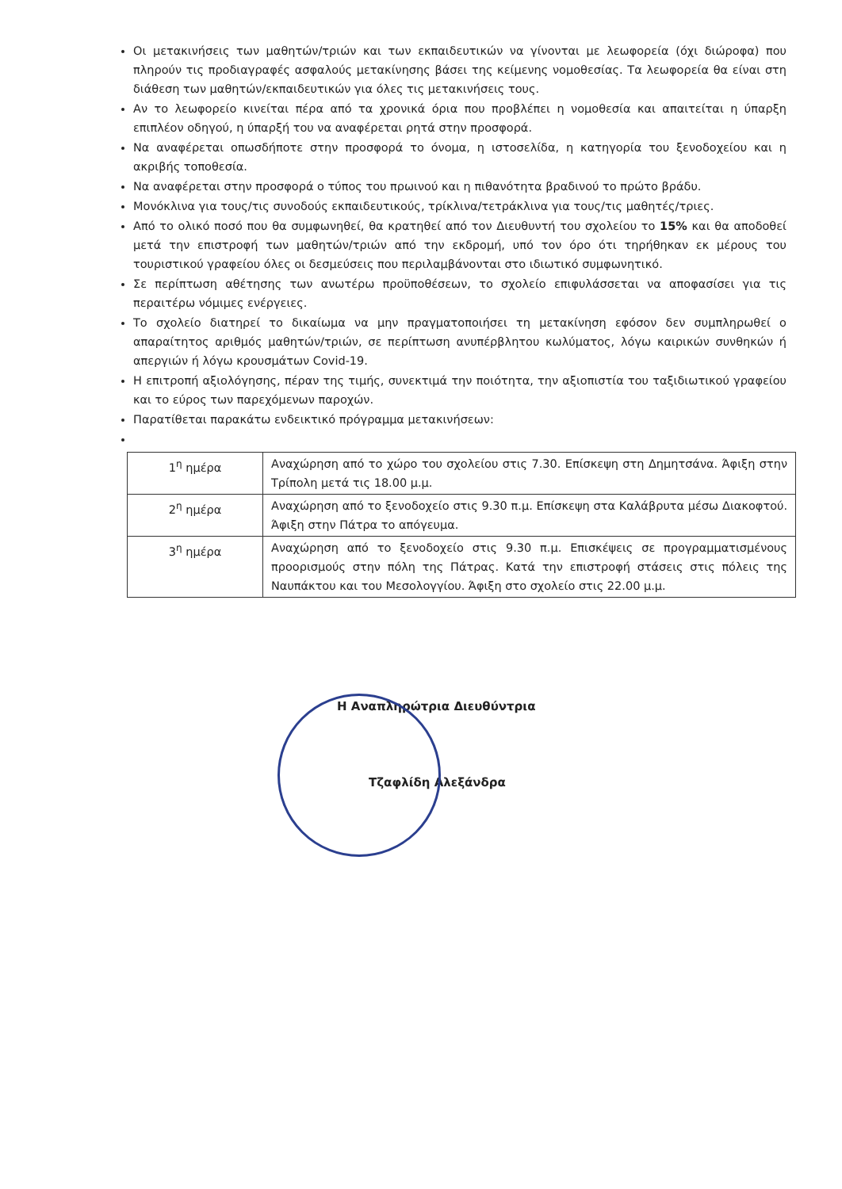Οι μετακινήσεις των μαθητών/τριών και των εκπαιδευτικών να γίνονται με λεωφορεία (όχι διώροφα) που πληρούν τις προδιαγραφές ασφαλούς μετακίνησης βάσει της κείμενης νομοθεσίας. Τα λεωφορεία θα είναι στη διάθεση των μαθητών/εκπαιδευτικών για όλες τις μετακινήσεις τους.
Αν το λεωφορείο κινείται πέρα από τα χρονικά όρια που προβλέπει η νομοθεσία και απαιτείται η ύπαρξη επιπλέον οδηγού, η ύπαρξή του να αναφέρεται ρητά στην προσφορά.
Να αναφέρεται οπωσδήποτε στην προσφορά το όνομα, η ιστοσελίδα, η κατηγορία του ξενοδοχείου και η ακριβής τοποθεσία.
Να αναφέρεται στην προσφορά ο τύπος του πρωινού και η πιθανότητα βραδινού το πρώτο βράδυ.
Μονόκλινα για τους/τις συνοδούς εκπαιδευτικούς, τρίκλινα/τετράκλινα για τους/τις μαθητές/τριες.
Από το ολικό ποσό που θα συμφωνηθεί, θα κρατηθεί από τον Διευθυντή του σχολείου το 15% και θα αποδοθεί μετά την επιστροφή των μαθητών/τριών από την εκδρομή, υπό τον όρο ότι τηρήθηκαν εκ μέρους του τουριστικού γραφείου όλες οι δεσμεύσεις που περιλαμβάνονται στο ιδιωτικό συμφωνητικό.
Σε περίπτωση αθέτησης των ανωτέρω προϋποθέσεων, το σχολείο επιφυλάσσεται να αποφασίσει για τις περαιτέρω νόμιμες ενέργειες.
Το σχολείο διατηρεί το δικαίωμα να μην πραγματοποιήσει τη μετακίνηση εφόσον δεν συμπληρωθεί ο απαραίτητος αριθμός μαθητών/τριών, σε περίπτωση ανυπέρβλητου κωλύματος, λόγω καιρικών συνθηκών ή απεργιών ή λόγω κρουσμάτων Covid-19.
Η επιτροπή αξιολόγησης, πέραν της τιμής, συνεκτιμά την ποιότητα, την αξιοπιστία του ταξιδιωτικού γραφείου και το εύρος των παρεχόμενων παροχών.
Παρατίθεται παρακάτω ενδεικτικό πρόγραμμα μετακινήσεων:
| 1<sup>η</sup> ημέρα | Αναχώρηση από το χώρο του σχολείου στις 7.30. Επίσκεψη στη Δημητσάνα. Άφιξη στην Τρίπολη μετά τις 18.00 μ.μ. |
| 2<sup>η</sup> ημέρα | Αναχώρηση από το ξενοδοχείο στις 9.30 π.μ. Επίσκεψη στα Καλάβρυτα μέσω Διακοφτού. Άφιξη στην Πάτρα το απόγευμα. |
| 3<sup>η</sup> ημέρα | Αναχώρηση από το ξενοδοχείο στις 9.30 π.μ. Επισκέψεις σε προγραμματισμένους προορισμούς στην πόλη της Πάτρας. Κατά την επιστροφή στάσεις στις πόλεις της Ναυπάκτου και του Μεσολογγίου. Άφιξη στο σχολείο στις 22.00 μ.μ. |
Η Αναπληρώτρια Διευθύντρια
Τζαφλίδη Αλεξάνδρα